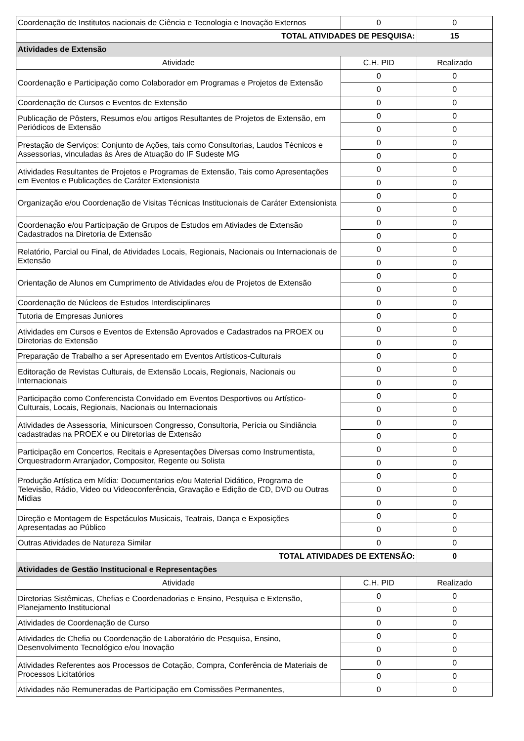| Coordenação de Institutos nacionais de Ciência e Tecnologia e Inovação Externos | 0 | 0 |
| TOTAL ATIVIDADES DE PESQUISA: | | 15 |
| Atividades de Extensão | | |
| Atividade | C.H. PID | Realizado |
| Coordenação e Participação como Colaborador em Programas e Projetos de Extensão | 0 | 0 |
| | 0 | 0 |
| Coordenação de Cursos e Eventos de Extensão | 0 | 0 |
| Publicação de Pôsters, Resumos e/ou artigos Resultantes de Projetos de Extensão, em Periódicos de Extensão | 0 | 0 |
| | 0 | 0 |
| Prestação de Serviços: Conjunto de Ações, tais como Consultorias, Laudos Técnicos e Assessorias, vinculadas às Áres de Atuação do IF Sudeste MG | 0 | 0 |
| | 0 | 0 |
| Atividades Resultantes de Projetos e Programas de Extensão, Tais como Apresentações em Eventos e Publicações de Caráter Extensionista | 0 | 0 |
| | 0 | 0 |
| Organização e/ou Coordenação de Visitas Técnicas Institucionais de Caráter Extensionista | 0 | 0 |
| | 0 | 0 |
| Coordenação e/ou Participação de Grupos de Estudos em Ativiades de Extensão Cadastrados na Diretoria de Extensão | 0 | 0 |
| | 0 | 0 |
| Relatório, Parcial ou Final, de Atividades Locais, Regionais, Nacionais ou Internacionais de Extensão | 0 | 0 |
| | 0 | 0 |
| Orientação de Alunos em Cumprimento de Atividades e/ou de Projetos de Extensão | 0 | 0 |
| | 0 | 0 |
| Coordenação de Núcleos de Estudos Interdisciplinares | 0 | 0 |
| Tutoria de Empresas Juniores | 0 | 0 |
| Atividades em Cursos e Eventos de Extensão Aprovados e Cadastrados na PROEX ou Diretorias de Extensão | 0 | 0 |
| | 0 | 0 |
| Preparação de Trabalho a ser Apresentado em Eventos Artísticos-Culturais | 0 | 0 |
| Editoração de Revistas Culturais, de Extensão Locais, Regionais, Nacionais ou Internacionais | 0 | 0 |
| | 0 | 0 |
| Participação como Conferencista Convidado em Eventos Desportivos ou Artístico-Culturais, Locais, Regionais, Nacionais ou Internacionais | 0 | 0 |
| | 0 | 0 |
| Atividades de Assessoria, Minicursoen Congresso, Consultoria, Perícia ou Sindiância cadastradas na PROEX e ou Diretorias de Extensão | 0 | 0 |
| | 0 | 0 |
| Participação em Concertos, Recitais e Apresentações Diversas como Instrumentista, Orquestradorm Arranjador, Compositor, Regente ou Solista | 0 | 0 |
| | 0 | 0 |
| Produção Artística em Mídia: Documentarios e/ou Material Didático, Programa de Televisão, Rádio, Video ou Videoconferência, Gravação e Edição de CD, DVD ou Outras Mídias | 0 | 0 |
| | 0 | 0 |
| | 0 | 0 |
| Direção e Montagem de Espetáculos Musicais, Teatrais, Dança e Exposições Apresentadas ao Público | 0 | 0 |
| | 0 | 0 |
| Outras Atividades de Natureza Similar | 0 | 0 |
| TOTAL ATIVIDADES DE EXTENSÃO: | | 0 |
| Atividades de Gestão Institucional e Representações | | |
| Atividade | C.H. PID | Realizado |
| Diretorias Sistêmicas, Chefias e Coordenadorias e Ensino, Pesquisa e Extensão, Planejamento Institucional | 0 | 0 |
| | 0 | 0 |
| Atividades de Coordenação de Curso | 0 | 0 |
| Atividades de Chefia ou Coordenação de Laboratório de Pesquisa, Ensino, Desenvolvimento Tecnológico e/ou Inovação | 0 | 0 |
| | 0 | 0 |
| Atividades Referentes aos Processos de Cotação, Compra, Conferência de Materiais de Processos Licitatórios | 0 | 0 |
| | 0 | 0 |
| Atividades não Remuneradas de Participação em Comissões Permanentes, | 0 | 0 |